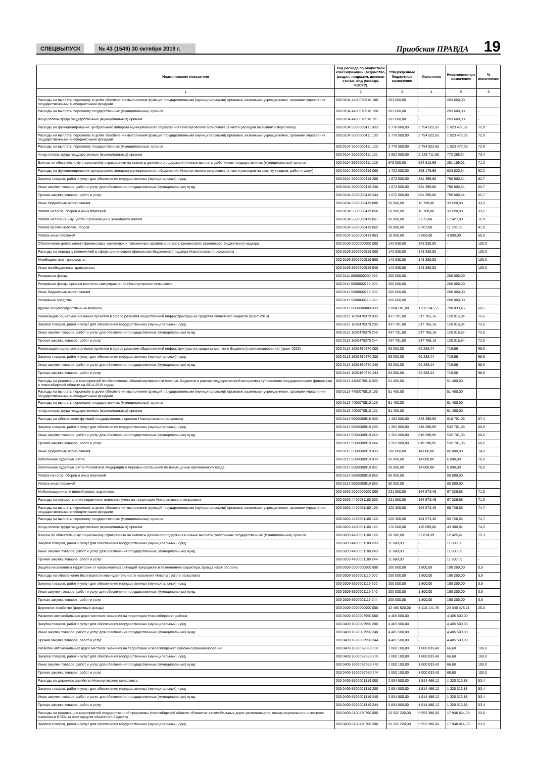СПЕЦВЫПУСК № 43 (1549) 30 октября 2019 г. Приобская ПРАВДА 19
| Наименование показателя | Код расхода по бюджетной классификации (ведомство, раздел, подразел, целевая статья, вид расхода, КОСГУ) | Утвержденные бюджетные назначения | Исполнено | Неисполненные назначения | % исполнения |
| --- | --- | --- | --- | --- | --- |
| 1 | 2 | 3 | 4 | 5 | 6 |
| Расходы на выплаты персоналу в целях обеспечения выполнения функций государственными (муниципальными) органами, казенными учреждениями, органами управления государственными внебюджетными фондами | 000 0104 4400070510 100 | 203 600,00 | - | 203 600,00 | - |
| Расходы на выплаты персоналу государственных (муниципальных) органов | 000 0104 4400070510 120 | 203 600,00 | - | 203 600,00 | - |
| Фонд оплаты труда государственных (муниципальных) органов | 000 0104 4400070510 121 | 203 600,00 | - | 203 600,00 | - |
| Расходы на функционирование центрального аппарата муниципального образования Новолуговского сельсовета (в части расходов на выплаты персоналу) | 000 0104 5500000411 000 | 3 778 000,00 | 2 754 522,65 | 1 023 477,35 | 72,9 |
| Расходы на выплаты персоналу в целях обеспечения выполнения функций государственными (муниципальными) органами, казенными учреждениями, органами управления государственными внебюджетными фондами | 000 0104 5500000411 100 | 3 778 000,00 | 2 754 522,65 | 1 023 477,35 | 72,9 |
| Расходы на выплаты персоналу государственных (муниципальных) органов | 000 0104 5500000411 120 | 3 778 000,00 | 2 754 522,65 | 1 023 477,35 | 72,9 |
| Фонд оплаты труда государственных (муниципальных) органов | 000 0104 5500000411 121 | 2 902 000,00 | 2 129 711,66 | 772 288,34 | 73,4 |
| Взносы по обязательному социальному страхованию на выплаты денежного содержания и иные выплаты работникам государственных (муниципальных) органов | 000 0104 5500000411 129 | 876 000,00 | 624 810,99 | 251 189,01 | 71,3 |
| Расходы на функционирование центрального аппарата муниципального образования Новолуговского сельсовета (в части расходов на закупку товаров, работ и услуг) | 000 0104 5500000419 000 | 1 722 000,00 | 898 179,66 | 823 820,34 | 52,2 |
| Закупка товаров, работ и услуг для обеспечения государственных (муниципальных) нужд | 000 0104 5500000419 200 | 1 672 000,00 | 881 399,66 | 790 600,34 | 52,7 |
| Иные закупки товаров, работ и услуг для обеспечения государственных (муниципальных) нужд | 000 0104 5500000419 240 | 1 672 000,00 | 881 399,66 | 790 600,34 | 52,7 |
| Прочая закупка товаров, работ и услуг | 000 0104 5500000419 244 | 1 672 000,00 | 881 399,66 | 790 600,34 | 52,7 |
| Иные бюджетные ассигнования | 000 0104 5500000419 800 | 50 000,00 | 16 780,00 | 33 220,00 | 33,6 |
| Уплата налогов, сборов и иных платежей | 000 0104 5500000419 850 | 50 000,00 | 16 780,00 | 33 220,00 | 33,6 |
| Уплата налога на имущество организаций и земельного налога | 000 0104 5500000419 851 | 20 000,00 | 2 573,00 | 17 427,00 | 12,9 |
| Уплата прочих налогов, сборов | 000 0104 5500000419 852 | 20 000,00 | 8 207,00 | 11 793,00 | 41,0 |
| Уплата иных платежей | 000 0104 5500000419 853 | 10 000,00 | 6 000,00 | 4 000,00 | 60,0 |
| Обеспечение деятельности финансовых, налоговых и таможенных органов и органов финансового (финансово-бюджетного) надзора | 000 0106 0000000000 000 | 143 830,00 | 143 830,00 | - | 100,0 |
| Расходы на передачу полномочий в сфере финансового (финансово-бюджетного) надзора Новолуговского сельсовета | 000 0106 5500000519 000 | 143 830,00 | 143 830,00 | - | 100,0 |
| Межбюджетные трансферты | 000 0106 5500000519 500 | 143 830,00 | 143 830,00 | - | 100,0 |
| Иные межбюджетные трансферты | 000 0106 5500000519 540 | 143 830,00 | 143 830,00 | - | 100,0 |
| Резервные фонды | 000 0111 0000000000 000 | 200 000,00 | - | 200 000,00 | - |
| Резервные фонды органов местного самоуправления Новолуговского сельсовета | 000 0111 5500000719 000 | 200 000,00 | - | 200 000,00 | - |
| Иные бюджетные ассигнования | 000 0111 5500000719 800 | 200 000,00 | - | 200 000,00 | - |
| Резервные средства | 000 0111 5500000719 870 | 200 000,00 | - | 200 000,00 | - |
| Другие общегосударственные вопросы | 000 0113 0000000000 000 | 2 004 181,00 | 1 213 347,55 | 790 833,45 | 60,5 |
| Реализация социально значимых проектов в сфере развития общественной инфраструктуры на средства областного бюджета (грант 2019) | 000 0113 1620470370 000 | 437 781,00 | 317 765,16 | 120 015,84 | 72,6 |
| Закупка товаров, работ и услуг для обеспечения государственных (муниципальных) нужд | 000 0113 1620470370 200 | 437 781,00 | 317 765,16 | 120 015,84 | 72,6 |
| Иные закупки товаров, работ и услуг для обеспечения государственных (муниципальных) нужд | 000 0113 1620470370 240 | 437 781,00 | 317 765,16 | 120 015,84 | 72,6 |
| Прочая закупка товаров, работ и услуг | 000 0113 1620470370 244 | 437 781,00 | 317 765,16 | 120 015,84 | 72,6 |
| Реализация социально значимых проектов в сфере развития общественной инфраструктуры на средства местного бюджета (софинансирование) (грант 2019) | 000 0113 16204S0370 000 | 63 000,00 | 62 283,44 | 716,56 | 98,9 |
| Закупка товаров, работ и услуг для обеспечения государственных (муниципальных) нужд | 000 0113 16204S0370 200 | 63 000,00 | 62 283,44 | 716,56 | 98,9 |
| Иные закупки товаров, работ и услуг для обеспечения государственных (муниципальных) нужд | 000 0113 16204S0370 240 | 63 000,00 | 62 283,44 | 716,56 | 98,9 |
| Прочая закупка товаров, работ и услуг | 000 0113 16204S0370 244 | 63 000,00 | 62 283,44 | 716,56 | 98,9 |
| Расходы на реализацию мероприятий по обеспечению сбалансированности местных бюджетов в рамках государственной программы «управление государсвенными финансами в Новосибирской области на 2014-2019 годы» | 000 0113 4400070510 000 | 51 400,00 | - | 51 400,00 | - |
| Расходы на выплаты персоналу в целях обеспечения выполнения функций государственными (муниципальными) органами, казенными учреждениями, органами управления государственными внебюджетными фондами | 000 0113 4400070510 100 | 51 400,00 | - | 51 400,00 | - |
| Расходы на выплаты персоналу государственных (муниципальных) органов | 000 0113 4400070510 120 | 51 400,00 | - | 51 400,00 | - |
| Фонд оплаты труда государственных (муниципальных) органов | 000 0113 4400070510 121 | 51 400,00 | - | 51 400,00 | - |
| Расходы на обеспечение функций государственных органов Новолуговского сельсовета | 000 0113 5500000919 000 | 1 452 000,00 | 833 298,95 | 618 701,05 | 57,4 |
| Закупка товаров, работ и услуг для обеспечения государственных (муниципальных) нужд | 000 0113 5500000919 200 | 1 352 000,00 | 819 298,95 | 532 701,05 | 60,6 |
| Иные закупки товаров, работ и услуг для обеспечения государственных (муниципальных) нужд | 000 0113 5500000919 240 | 1 352 000,00 | 819 298,95 | 532 701,05 | 60,6 |
| Прочая закупка товаров, работ и услуг | 000 0113 5500000919 244 | 1 352 000,00 | 819 298,95 | 532 701,05 | 60,6 |
| Иные бюджетные ассигнования | 000 0113 5500000919 800 | 100 000,00 | 14 000,00 | 86 000,00 | 14,0 |
| Исполнение судебных актов | 000 0113 5500000919 830 | 20 000,00 | 14 000,00 | 6 000,00 | 70,0 |
| Исполнение судебных актов Российской Федерации и мировых соглашений по возмещению причиненного вреда | 000 0113 5500000919 831 | 20 000,00 | 14 000,00 | 6 000,00 | 70,0 |
| Уплата налогов, сборов и иных платежей | 000 0113 5500000919 850 | 80 000,00 | - | 80 000,00 | - |
| Уплата иных платежей | 000 0113 5500000919 853 | 80 000,00 | - | 80 000,00 | - |
| Мобилизационная и вневойсковая подготовка | 000 0203 0000000000 000 | 231 900,00 | 164 573,45 | 67 326,55 | 71,0 |
| Расходы на осуществление первичного воинского учета на территории Новолуговского сельсовета | 000 0203 4400051180 000 | 231 900,00 | 164 573,45 | 67 326,55 | 71,0 |
| Расходы на выплаты персоналу в целях обеспечения выполнения функций государственными (муниципальными) органами, казенными учреждениями, органами управления государственными внебюджетными фондами | 000 0203 4400051180 100 | 220 300,00 | 164 573,45 | 55 726,55 | 74,7 |
| Расходы на выплаты персоналу государственных (муниципальных) органов | 000 0203 4400051180 120 | 220 300,00 | 164 573,45 | 55 726,55 | 74,7 |
| Фонд оплаты труда государственных (муниципальных) органов | 000 0203 4400051180 121 | 170 000,00 | 126 699,06 | 43 300,94 | 74,5 |
| Взносы по обязательному социальному страхованию на выплаты денежного содержания и иные выплаты работникам государственных (муниципальных) органов | 000 0203 4400051180 129 | 50 300,00 | 37 874,39 | 12 425,61 | 75,3 |
| Закупка товаров, работ и услуг для обеспечения государственных (муниципальных) нужд | 000 0203 4400051180 200 | 11 600,00 | - | 11 600,00 | - |
| Иные закупки товаров, работ и услуг для обеспечения государственных (муниципальных) нужд | 000 0203 4400051180 240 | 11 600,00 | - | 11 600,00 | - |
| Прочая закупка товаров, работ и услуг | 000 0203 4400051180 244 | 11 600,00 | - | 11 600,00 | - |
| Защита населения и территории от чрезвычайных ситуаций природного и техногенного характера, гражданская оборона | 000 0309 0000000000 000 | 200 000,00 | 1 800,00 | 198 200,00 | 0,9 |
| Расходы на обеспечение безопасности жизнедеятельности населения Новолуговского сельсовета | 000 0309 5500001119 000 | 200 000,00 | 1 800,00 | 198 200,00 | 0,9 |
| Закупка товаров, работ и услуг для обеспечения государственных (муниципальных) нужд | 000 0309 5500001119 200 | 200 000,00 | 1 800,00 | 198 200,00 | 0,9 |
| Иные закупки товаров, работ и услуг для обеспечения государственных (муниципальных) нужд | 000 0309 5500001119 240 | 200 000,00 | 1 800,00 | 198 200,00 | 0,9 |
| Прочая закупка товаров, работ и услуг | 000 0309 5500001119 244 | 200 000,00 | 1 800,00 | 198 200,00 | 0,9 |
| Дорожное хозяйство (дорожные фонды) | 000 0409 0000000000 000 | 32 450 620,00 | 8 110 141,79 | 24 340 478,21 | 25,0 |
| Развитие автомобильных дорог местного значения на территории Новосибирского района | 000 0409 1600007950 000 | 4 405 500,00 | - | 4 405 500,00 | - |
| Закупка товаров, работ и услуг для обеспечения государственных (муниципальных) нужд | 000 0409 1600007950 200 | 4 405 500,00 | - | 4 405 500,00 | - |
| Иные закупки товаров, работ и услуг для обеспечения государственных (муниципальных) нужд | 000 0409 1600007950 240 | 4 405 500,00 | - | 4 405 500,00 | - |
| Прочая закупка товаров, работ и услуг | 000 0409 1600007950 244 | 4 405 500,00 | - | 4 405 500,00 | - |
| Развитие автомобильных дорог местного значения на территории Новоосибирского района-софинансирование | 000 0409 16000S7950 000 | 1 000 100,00 | 1 000 033,40 | 66,60 | 100,0 |
| Закупка товаров, работ и услуг для обеспечения государственных (муниципальных) нужд | 000 0409 16000S7950 200 | 1 000 100,00 | 1 000 033,40 | 66,60 | 100,0 |
| Иные закупки товаров, работ и услуг для обеспечения государственных (муниципальных) нужд | 000 0409 16000S7950 240 | 1 000 100,00 | 1 000 033,40 | 66,60 | 100,0 |
| Прочая закупка товаров, работ и услуг | 000 0409 16000S7950 244 | 1 000 100,00 | 1 000 033,40 | 66,60 | 100,0 |
| Расходы на дорожное хозяйство Новолуговского сельсовета | 000 0409 5500001319 000 | 2 834 800,00 | 1 514 486,12 | 1 320 313,88 | 53,4 |
| Закупка товаров, работ и услуг для обеспечения государственных (муниципальных) нужд | 000 0409 5500001319 200 | 2 834 800,00 | 1 514 486,12 | 1 320 313,88 | 53,4 |
| Иные закупки товаров, работ и услуг для обеспечения государственных (муниципальных) нужд | 000 0409 5500001319 240 | 2 834 800,00 | 1 514 486,12 | 1 320 313,88 | 53,4 |
| Прочая закупка товаров, работ и услуг | 000 0409 5500001319 244 | 2 834 800,00 | 1 514 486,12 | 1 320 313,88 | 53,4 |
| Расходы на реализацию мероприятий государственной программы Новосибирской области «Развитие автомобильных дорог регионального, межмуниципального и местного значения в НСО» за счет средств областного бюджета | 000 0409 6100470760 000 | 23 502 220,00 | 5 553 396,00 | 17 948 824,00 | 23,6 |
| Закупка товаров, работ и услуг для обеспечения государственных (муниципальных) нужд | 000 0409 6100470760 200 | 23 502 220,00 | 5 553 396,00 | 17 948 824,00 | 23,6 |